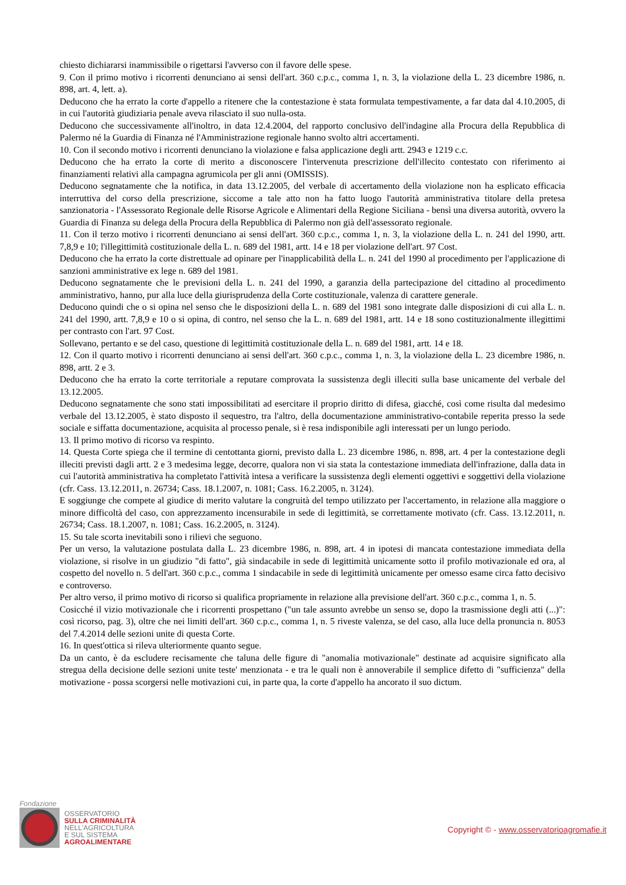chiesto dichiararsi inammissibile o rigettarsi l'avverso con il favore delle spese.
9. Con il primo motivo i ricorrenti denunciano ai sensi dell'art. 360 c.p.c., comma 1, n. 3, la violazione della L. 23 dicembre 1986, n. 898, art. 4, lett. a).
Deducono che ha errato la corte d'appello a ritenere che la contestazione è stata formulata tempestivamente, a far data dal 4.10.2005, di in cui l'autorità giudiziaria penale aveva rilasciato il suo nulla-osta.
Deducono che successivamente all'inoltro, in data 12.4.2004, del rapporto conclusivo dell'indagine alla Procura della Repubblica di Palermo né la Guardia di Finanza né l'Amministrazione regionale hanno svolto altri accertamenti.
10. Con il secondo motivo i ricorrenti denunciano la violazione e falsa applicazione degli artt. 2943 e 1219 c.c.
Deducono che ha errato la corte di merito a disconoscere l'intervenuta prescrizione dell'illecito contestato con riferimento ai finanziamenti relativi alla campagna agrumicola per gli anni (OMISSIS).
Deducono segnatamente che la notifica, in data 13.12.2005, del verbale di accertamento della violazione non ha esplicato efficacia interruttiva del corso della prescrizione, siccome a tale atto non ha fatto luogo l'autorità amministrativa titolare della pretesa sanzionatoria - l'Assessorato Regionale delle Risorse Agricole e Alimentari della Regione Siciliana - bensì una diversa autorità, ovvero la Guardia di Finanza su delega della Procura della Repubblica di Palermo non già dell'assessorato regionale.
11. Con il terzo motivo i ricorrenti denunciano ai sensi dell'art. 360 c.p.c., comma 1, n. 3, la violazione della L. n. 241 del 1990, artt. 7,8,9 e 10; l'illegittimità costituzionale della L. n. 689 del 1981, artt. 14 e 18 per violazione dell'art. 97 Cost.
Deducono che ha errato la corte distrettuale ad opinare per l'inapplicabilità della L. n. 241 del 1990 al procedimento per l'applicazione di sanzioni amministrative ex lege n. 689 del 1981.
Deducono segnatamente che le previsioni della L. n. 241 del 1990, a garanzia della partecipazione del cittadino al procedimento amministrativo, hanno, pur alla luce della giurisprudenza della Corte costituzionale, valenza di carattere generale.
Deducono quindi che o si opina nel senso che le disposizioni della L. n. 689 del 1981 sono integrate dalle disposizioni di cui alla L. n. 241 del 1990, artt. 7,8,9 e 10 o si opina, di contro, nel senso che la L. n. 689 del 1981, artt. 14 e 18 sono costituzionalmente illegittimi per contrasto con l'art. 97 Cost.
Sollevano, pertanto e se del caso, questione di legittimità costituzionale della L. n. 689 del 1981, artt. 14 e 18.
12. Con il quarto motivo i ricorrenti denunciano ai sensi dell'art. 360 c.p.c., comma 1, n. 3, la violazione della L. 23 dicembre 1986, n. 898, artt. 2 e 3.
Deducono che ha errato la corte territoriale a reputare comprovata la sussistenza degli illeciti sulla base unicamente del verbale del 13.12.2005.
Deducono segnatamente che sono stati impossibilitati ad esercitare il proprio diritto di difesa, giacché, così come risulta dal medesimo verbale del 13.12.2005, è stato disposto il sequestro, tra l'altro, della documentazione amministrativo-contabile reperita presso la sede sociale e siffatta documentazione, acquisita al processo penale, si è resa indisponibile agli interessati per un lungo periodo.
13. Il primo motivo di ricorso va respinto.
14. Questa Corte spiega che il termine di centottanta giorni, previsto dalla L. 23 dicembre 1986, n. 898, art. 4 per la contestazione degli illeciti previsti dagli artt. 2 e 3 medesima legge, decorre, qualora non vi sia stata la contestazione immediata dell'infrazione, dalla data in cui l'autorità amministrativa ha completato l'attività intesa a verificare la sussistenza degli elementi oggettivi e soggettivi della violazione (cfr. Cass. 13.12.2011, n. 26734; Cass. 18.1.2007, n. 1081; Cass. 16.2.2005, n. 3124).
E soggiunge che compete al giudice di merito valutare la congruità del tempo utilizzato per l'accertamento, in relazione alla maggiore o minore difficoltà del caso, con apprezzamento incensurabile in sede di legittimità, se correttamente motivato (cfr. Cass. 13.12.2011, n. 26734; Cass. 18.1.2007, n. 1081; Cass. 16.2.2005, n. 3124).
15. Su tale scorta inevitabili sono i rilievi che seguono.
Per un verso, la valutazione postulata dalla L. 23 dicembre 1986, n. 898, art. 4 in ipotesi di mancata contestazione immediata della violazione, si risolve in un giudizio "di fatto", già sindacabile in sede di legittimità unicamente sotto il profilo motivazionale ed ora, al cospetto del novello n. 5 dell'art. 360 c.p.c., comma 1 sindacabile in sede di legittimità unicamente per omesso esame circa fatto decisivo e controverso.
Per altro verso, il primo motivo di ricorso si qualifica propriamente in relazione alla previsione dell'art. 360 c.p.c., comma 1, n. 5.
Cosicché il vizio motivazionale che i ricorrenti prospettano ("un tale assunto avrebbe un senso se, dopo la trasmissione degli atti (...)": così ricorso, pag. 3), oltre che nei limiti dell'art. 360 c.p.c., comma 1, n. 5 riveste valenza, se del caso, alla luce della pronuncia n. 8053 del 7.4.2014 delle sezioni unite di questa Corte.
16. In quest'ottica si rileva ulteriormente quanto segue.
Da un canto, è da escludere recisamente che taluna delle figure di "anomalia motivazionale" destinate ad acquisire significato alla stregua della decisione delle sezioni unite teste' menzionata - e tra le quali non è annoverabile il semplice difetto di "sufficienza" della motivazione - possa scorgersi nelle motivazioni cui, in parte qua, la corte d'appello ha ancorato il suo dictum.
Fondazione
OSSERVATORIO
SULLA CRIMINALITÀ
NELL'AGRICOLTURA
E SUL SISTEMA
AGROALIMENTARE
Copyright © - www.osservatorioagromafie.it